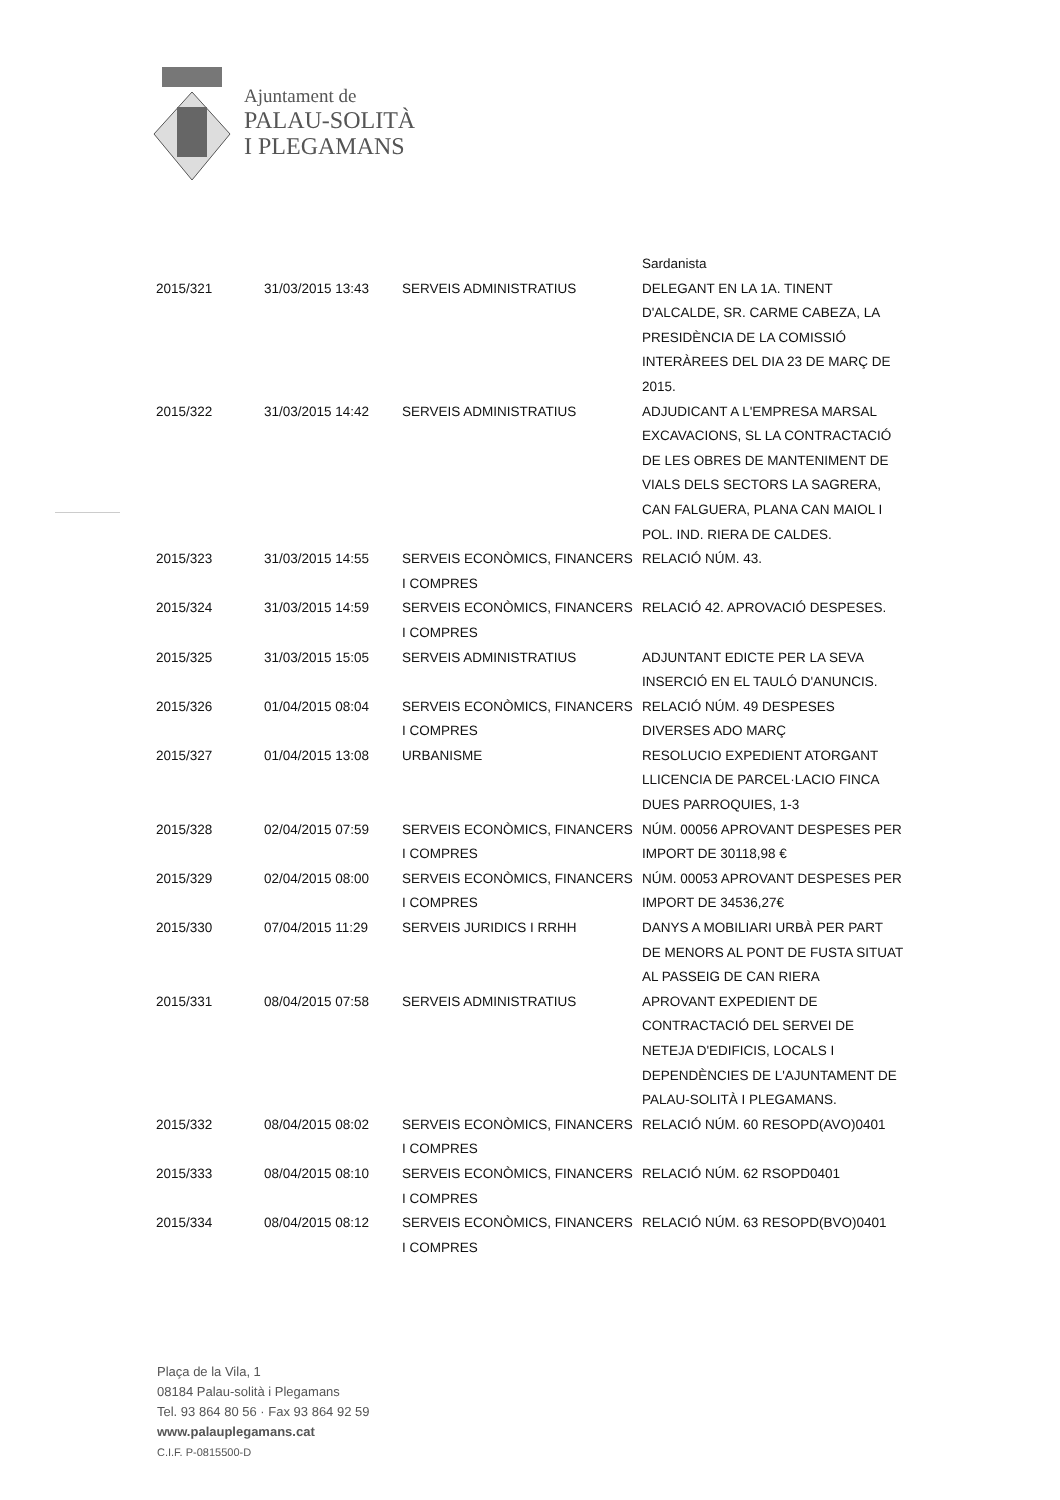Ajuntament de
PALAU-SOLITÀ
I PLEGAMANS
| | | | Sardanista |
| 2015/321 | 31/03/2015 13:43 | SERVEIS ADMINISTRATIUS | DELEGANT EN LA 1A. TINENT D'ALCALDE, SR. CARME CABEZA, LA PRESIDÈNCIA DE LA COMISSIÓ INTERÀREES DEL DIA 23 DE MARÇ DE 2015. |
| 2015/322 | 31/03/2015 14:42 | SERVEIS ADMINISTRATIUS | ADJUDICANT A L'EMPRESA MARSAL EXCAVACIONS, SL LA CONTRACTACIÓ DE LES OBRES DE MANTENIMENT DE VIALS DELS SECTORS LA SAGRERA, CAN FALGUERA, PLANA CAN MAIOL I POL. IND. RIERA DE CALDES. |
| 2015/323 | 31/03/2015 14:55 | SERVEIS ECONÒMICS, FINANCERS I COMPRES | RELACIÓ NÚM. 43. |
| 2015/324 | 31/03/2015 14:59 | SERVEIS ECONÒMICS, FINANCERS I COMPRES | RELACIÓ 42. APROVACIÓ DESPESES. |
| 2015/325 | 31/03/2015 15:05 | SERVEIS ADMINISTRATIUS | ADJUNTANT EDICTE PER LA SEVA INSERCIÓ EN EL TAULÓ D'ANUNCIS. |
| 2015/326 | 01/04/2015 08:04 | SERVEIS ECONÒMICS, FINANCERS I COMPRES | RELACIÓ NÚM. 49 DESPESES DIVERSES ADO MARÇ |
| 2015/327 | 01/04/2015 13:08 | URBANISME | RESOLUCIO EXPEDIENT ATORGANT LLICENCIA DE PARCEL·LACIO FINCA DUES PARROQUIES, 1-3 |
| 2015/328 | 02/04/2015 07:59 | SERVEIS ECONÒMICS, FINANCERS I COMPRES | NÚM. 00056 APROVANT DESPESES PER IMPORT DE 30118,98 € |
| 2015/329 | 02/04/2015 08:00 | SERVEIS ECONÒMICS, FINANCERS I COMPRES | NÚM. 00053 APROVANT DESPESES PER IMPORT DE 34536,27€ |
| 2015/330 | 07/04/2015 11:29 | SERVEIS JURIDICS I RRHH | DANYS A MOBILIARI URBÀ PER PART DE MENORS AL PONT DE FUSTA SITUAT AL PASSEIG DE CAN RIERA |
| 2015/331 | 08/04/2015 07:58 | SERVEIS ADMINISTRATIUS | APROVANT EXPEDIENT DE CONTRACTACIÓ DEL SERVEI DE NETEJA D'EDIFICIS, LOCALS I DEPENDÈNCIES DE L'AJUNTAMENT DE PALAU-SOLITÀ I PLEGAMANS. |
| 2015/332 | 08/04/2015 08:02 | SERVEIS ECONÒMICS, FINANCERS I COMPRES | RELACIÓ NÚM. 60 RESOPD(AVO)0401 |
| 2015/333 | 08/04/2015 08:10 | SERVEIS ECONÒMICS, FINANCERS I COMPRES | RELACIÓ NÚM. 62 RSOPD0401 |
| 2015/334 | 08/04/2015 08:12 | SERVEIS ECONÒMICS, FINANCERS I COMPRES | RELACIÓ NÚM. 63 RESOPD(BVO)0401 |
Plaça de la Vila, 1
08184 Palau-solità i Plegamans
Tel. 93 864 80 56 · Fax 93 864 92 59
www.palauplegamans.cat
C.I.F. P-0815500-D